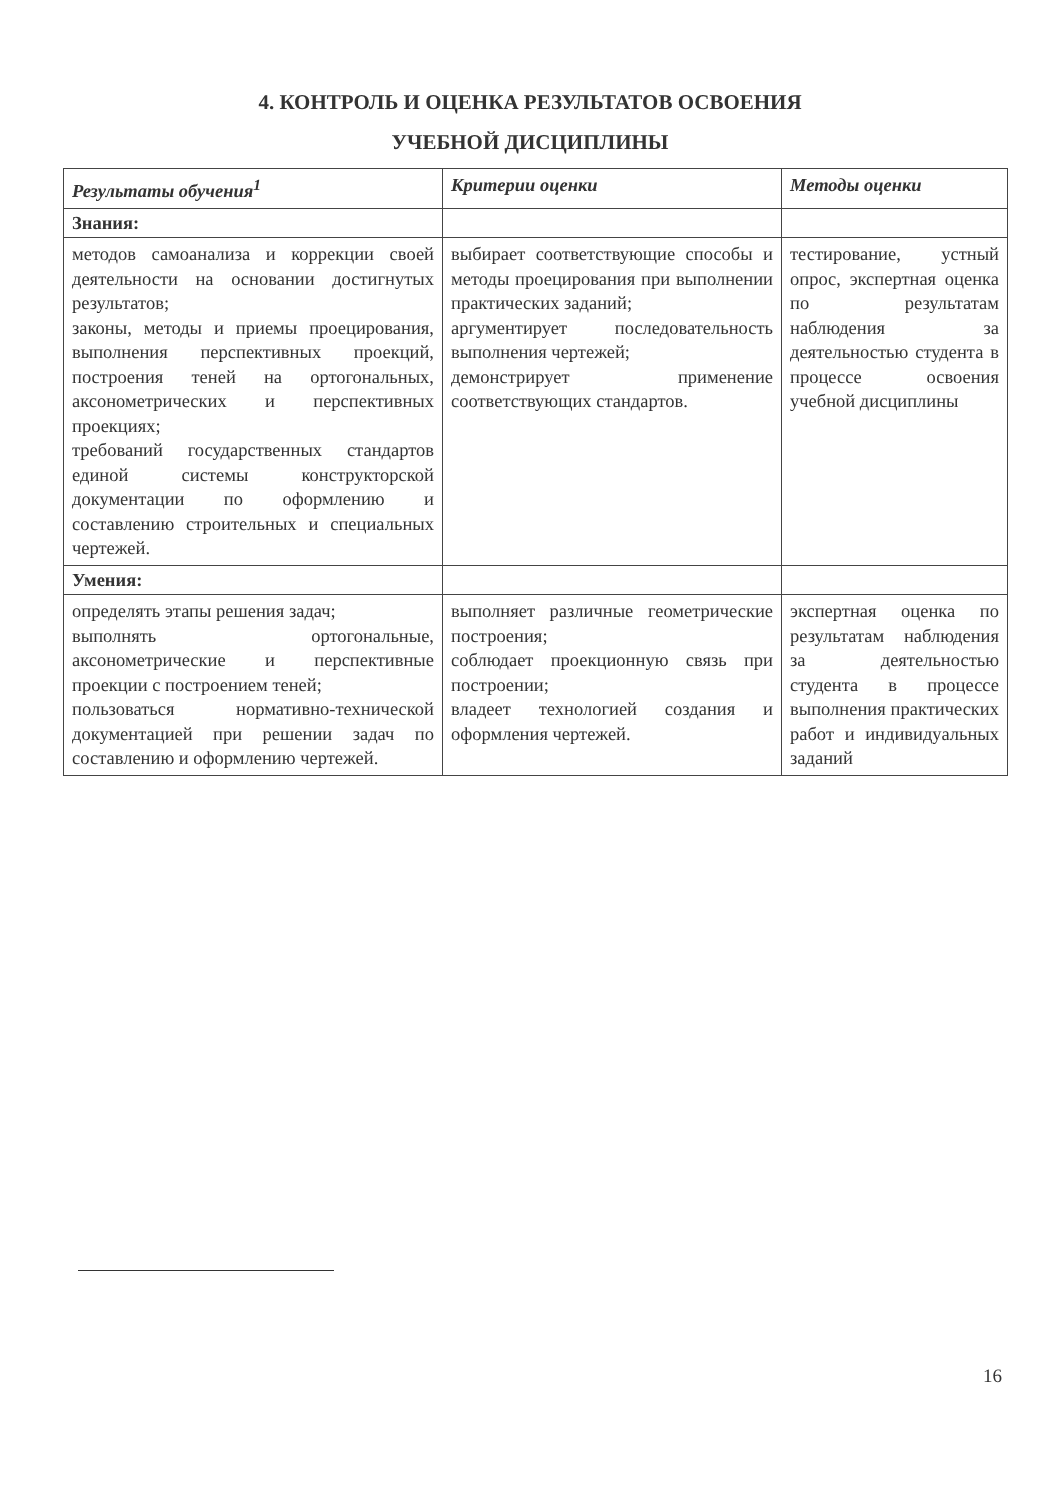4. КОНТРОЛЬ И ОЦЕНКА РЕЗУЛЬТАТОВ ОСВОЕНИЯ
УЧЕБНОЙ ДИСЦИПЛИНЫ
| Результаты обучения<sup>1</sup> | Критерии оценки | Методы оценки |
| --- | --- | --- |
| Знания: | | |
| методов самоанализа и коррекции своей деятельности на основании достигнутых результатов; законы, методы и приемы проецирования, выполнения перспективных проекций, построения теней на ортогональных, аксонометрических и перспективных проекциях; требований государственных стандартов единой системы конструкторской документации по оформлению и составлению строительных и специальных чертежей. | выбирает соответствующие способы и методы проецирования при выполнении практических заданий; аргументирует последовательность выполнения чертежей; демонстрирует применение соответствующих стандартов. | тестирование, устный опрос, экспертная оценка по результатам наблюдения за деятельностью студента в процессе освоения учебной дисциплины |
| Умения: | | |
| определять этапы решения задач; выполнять ортогональные, аксонометрические и перспективные проекции с построением теней; пользоваться нормативно-технической документацией при решении задач по составлению и оформлению чертежей. | выполняет различные геометрические построения; соблюдает проекционную связь при построении; владеет технологией создания и оформления чертежей. | экспертная оценка по результатам наблюдения за деятельностью студента в процессе выполнения практических работ и индивидуальных заданий |
16